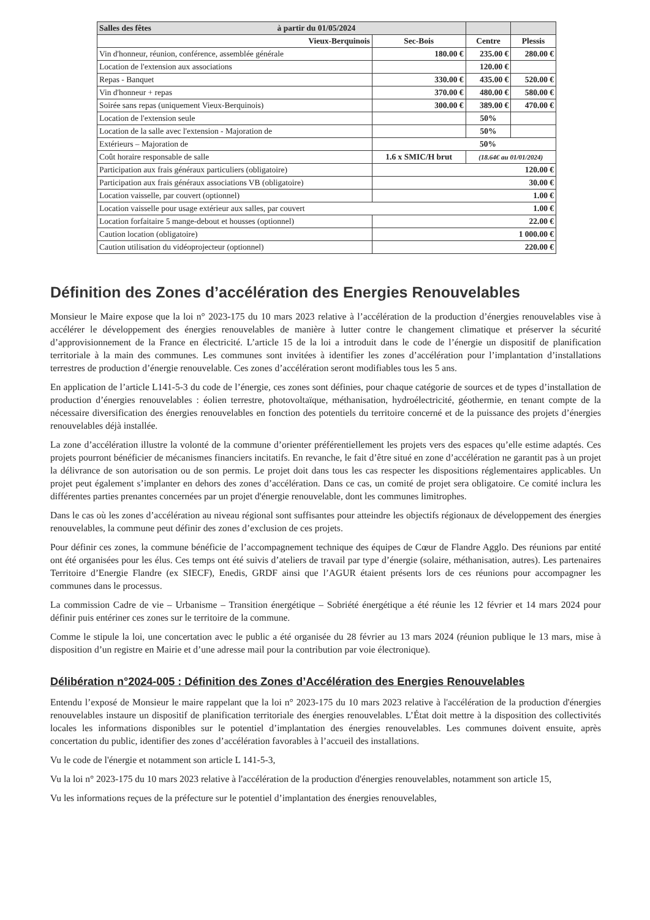| Salles des fêtes à partir du 01/05/2024 | | | |
| --- | --- | --- | --- |
| Vieux-Berquinois | Sec-Bois | Centre | Plessis |
| Vin d'honneur, réunion, conférence, assemblée générale | 180.00 € | 235.00 € | 280.00 € |
| Location de l'extension aux associations | | 120.00 € | |
| Repas - Banquet | 330.00 € | 435.00 € | 520.00 € |
| Vin d'honneur + repas | 370.00 € | 480.00 € | 580.00 € |
| Soirée sans repas (uniquement Vieux-Berquinois) | 300.00 € | 389.00 € | 470.00 € |
| Location de l'extension seule | | 50% | |
| Location de la salle avec l'extension - Majoration de | | 50% | |
| Extérieurs – Majoration de | 50% | | |
| Coût horaire responsable de salle | 1.6 x SMIC/H brut | (18.64€ au 01/01/2024) | |
| Participation aux frais généraux particuliers (obligatoire) | 120.00 € | | |
| Participation aux frais généraux associations VB (obligatoire) | 30.00 € | | |
| Location vaisselle, par couvert (optionnel) | 1.00 € | | |
| Location vaisselle pour usage extérieur aux salles, par couvert 1.00 € | | | |
| Location forfaitaire 5 mange-debout et housses (optionnel) | 22.00 € | | |
| Caution location (obligatoire) | 1 000.00 € | | |
| Caution utilisation du vidéoprojecteur (optionnel) | 220.00 € | | |
Définition des Zones d’accélération des Energies Renouvelables
Monsieur le Maire expose que la loi n° 2023-175 du 10 mars 2023 relative à l’accélération de la production d’énergies renouvelables vise à accélérer le développement des énergies renouvelables de manière à lutter contre le changement climatique et préserver la sécurité d’approvisionnement de la France en électricité. L’article 15 de la loi a introduit dans le code de l’énergie un dispositif de planification territoriale à la main des communes. Les communes sont invitées à identifier les zones d’accélération pour l’implantation d’installations terrestres de production d’énergie renouvelable. Ces zones d’accélération seront modifiables tous les 5 ans.
En application de l’article L141-5-3 du code de l’énergie, ces zones sont définies, pour chaque catégorie de sources et de types d’installation de production d’énergies renouvelables : éolien terrestre, photovoltaïque, méthanisation, hydroélectricité, géothermie, en tenant compte de la nécessaire diversification des énergies renouvelables en fonction des potentiels du territoire concerné et de la puissance des projets d’énergies renouvelables déjà installée.
La zone d’accélération illustre la volonté de la commune d’orienter préférentiellement les projets vers des espaces qu’elle estime adaptés. Ces projets pourront bénéficier de mécanismes financiers incitatifs. En revanche, le fait d’être situé en zone d’accélération ne garantit pas à un projet la délivrance de son autorisation ou de son permis. Le projet doit dans tous les cas respecter les dispositions réglementaires applicables. Un projet peut également s’implanter en dehors des zones d’accélération. Dans ce cas, un comité de projet sera obligatoire. Ce comité inclura les différentes parties prenantes concernées par un projet d'énergie renouvelable, dont les communes limitrophes.
Dans le cas où les zones d’accélération au niveau régional sont suffisantes pour atteindre les objectifs régionaux de développement des énergies renouvelables, la commune peut définir des zones d’exclusion de ces projets.
Pour définir ces zones, la commune bénéficie de l’accompagnement technique des équipes de Cœur de Flandre Agglo. Des réunions par entité ont été organisées pour les élus. Ces temps ont été suivis d’ateliers de travail par type d’énergie (solaire, méthanisation, autres). Les partenaires Territoire d’Energie Flandre (ex SIECF), Enedis, GRDF ainsi que l’AGUR étaient présents lors de ces réunions pour accompagner les communes dans le processus.
La commission Cadre de vie – Urbanisme – Transition énergétique – Sobriété énergétique a été réunie les 12 février et 14 mars 2024 pour définir puis entériner ces zones sur le territoire de la commune.
Comme le stipule la loi, une concertation avec le public a été organisée du 28 février au 13 mars 2024 (réunion publique le 13 mars, mise à disposition d’un registre en Mairie et d’une adresse mail pour la contribution par voie électronique).
Délibération n°2024-005 : Définition des Zones d’Accélération des Energies Renouvelables
Entendu l’exposé de Monsieur le maire rappelant que la loi n° 2023-175 du 10 mars 2023 relative à l'accélération de la production d'énergies renouvelables instaure un dispositif de planification territoriale des énergies renouvelables. L’État doit mettre à la disposition des collectivités locales les informations disponibles sur le potentiel d’implantation des énergies renouvelables. Les communes doivent ensuite, après concertation du public, identifier des zones d’accélération favorables à l’accueil des installations.
Vu le code de l'énergie et notamment son article L 141-5-3,
Vu la loi n° 2023-175 du 10 mars 2023 relative à l'accélération de la production d'énergies renouvelables, notamment son article 15,
Vu les informations reçues de la préfecture sur le potentiel d’implantation des énergies renouvelables,